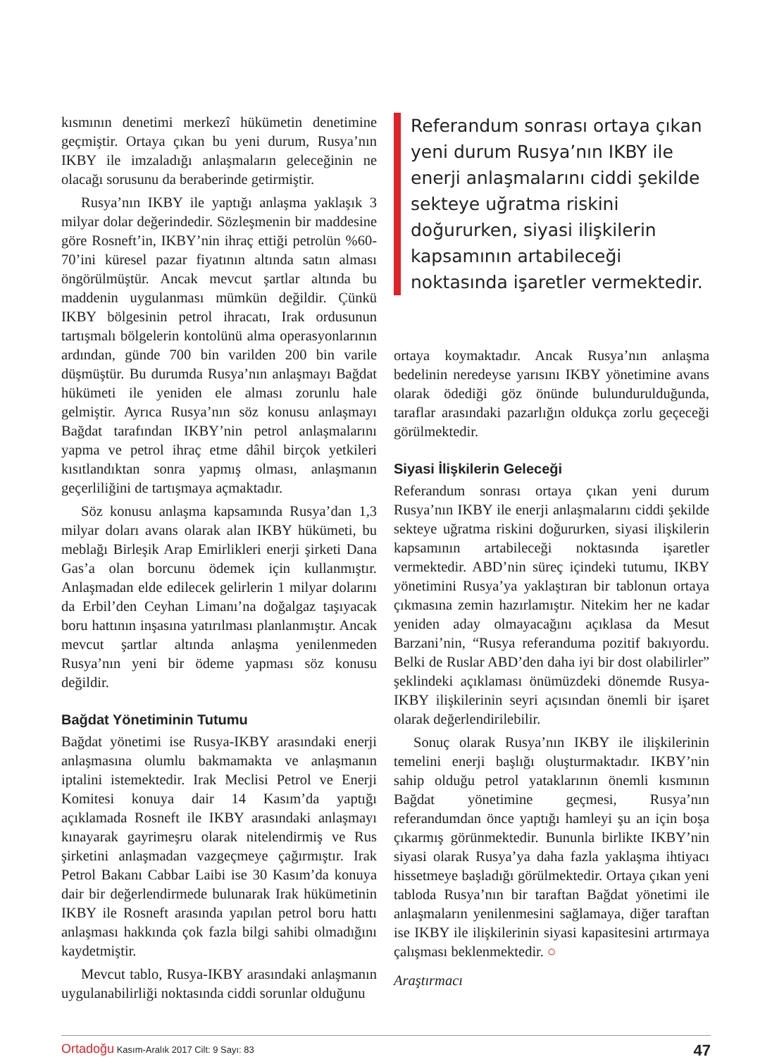kısmının denetimi merkezî hükümetin denetimine geçmiştir. Ortaya çıkan bu yeni durum, Rusya’nın IKBY ile imzaladığı anlaşmaların geleceğinin ne olacağı sorusunu da beraberinde getirmiştir.
Rusya’nın IKBY ile yaptığı anlaşma yaklaşık 3 milyar dolar değerindedir. Sözleşmenin bir maddesine göre Rosneft’in, IKBY’nin ihraç ettiği petrolün %60-70’ini küresel pazar fiyatının altında satın alması öngörülmüştür. Ancak mevcut şartlar altında bu maddenin uygulanması mümkün değildir. Çünkü IKBY bölgesinin petrol ihracatı, Irak ordusunun tartışmalı bölgelerin kontolünü alma operasyonlarının ardından, günde 700 bin varilden 200 bin varile düşmüştür. Bu durumda Rusya’nın anlaşmayı Bağdat hükümeti ile yeniden ele alması zorunlu hale gelmiştir. Ayrıca Rusya’nın söz konusu anlaşmayı Bağdat tarafından IKBY’nin petrol anlaşmalarını yapma ve petrol ihraç etme dâhil birçok yetkileri kısıtlandıktan sonra yapmış olması, anlaşmanın geçerliliğini de tartışmaya açmaktadır.
Söz konusu anlaşma kapsamında Rusya’dan 1,3 milyar doları avans olarak alan IKBY hükümeti, bu meblağı Birleşik Arap Emirlikleri enerji şirketi Dana Gas’a olan borcunu ödemek için kullanmıştır. Anlaşmadan elde edilecek gelirlerin 1 milyar dolarını da Erbil’den Ceyhan Limanı’na doğalgaz taşıyacak boru hattının inşasına yatırılması planlanmıştır. Ancak mevcut şartlar altında anlaşma yenilenmeden Rusya’nın yeni bir ödeme yapması söz konusu değildir.
Bağdat Yönetiminin Tutumu
Bağdat yönetimi ise Rusya-IKBY arasındaki enerji anlaşmasına olumlu bakmamakta ve anlaşmanın iptalini istemektedir. Irak Meclisi Petrol ve Enerji Komitesi konuya dair 14 Kasım’da yaptığı açıklamada Rosneft ile IKBY arasındaki anlaşmayı kınayarak gayrimeşru olarak nitelendirmiş ve Rus şirketini anlaşmadan vazgeçmeye çağırmıştır. Irak Petrol Bakanı Cabbar Laibi ise 30 Kasım’da konuya dair bir değerlendirmede bulunarak Irak hükümetinin IKBY ile Rosneft arasında yapılan petrol boru hattı anlaşması hakkında çok fazla bilgi sahibi olmadığını kaydetmiştir.
Mevcut tablo, Rusya-IKBY arasındaki anlaşmanın uygulanabilirliği noktasında ciddi sorunlar olduğunu
Referandum sonrası ortaya çıkan yeni durum Rusya’nın IKBY ile enerji anlaşmalarını ciddi şekilde sekteye uğratma riskini doğururken, siyasi ilişkilerin kapsamının artabileceği noktasında işaretler vermektedir.
ortaya koymaktadır. Ancak Rusya’nın anlaşma bedelinin neredeyse yarısını IKBY yönetimine avans olarak ödediği göz önünde bulundurulduğunda, taraflar arasındaki pazarlığın oldukça zorlu geçeceği görülmektedir.
Siyasi İlişkilerin Geleceği
Referandum sonrası ortaya çıkan yeni durum Rusya’nın IKBY ile enerji anlaşmalarını ciddi şekilde sekteye uğratma riskini doğururken, siyasi ilişkilerin kapsamının artabileceği noktasında işaretler vermektedir. ABD’nin süreç içindeki tutumu, IKBY yönetimini Rusya’ya yaklaştıran bir tablonun ortaya çıkmasına zemin hazırlamıştır. Nitekim her ne kadar yeniden aday olmayacağını açıklasa da Mesut Barzani’nin, “Rusya referanduma pozitif bakıyordu. Belki de Ruslar ABD’den daha iyi bir dost olabilirler” şeklindeki açıklaması önümüzdeki dönemde Rusya-IKBY ilişkilerinin seyri açısından önemli bir işaret olarak değerlendirilebilir.
Sonuç olarak Rusya’nın IKBY ile ilişkilerinin temelini enerji başlığı oluşturmaktadır. IKBY’nin sahip olduğu petrol yataklarının önemli kısmının Bağdat yönetimine geçmesi, Rusya’nın referandumdan önce yaptığı hamleyi şu an için boşa çıkarmış görünmektedir. Bununla birlikte IKBY’nin siyasi olarak Rusya’ya daha fazla yaklaşma ihtiyacı hissetmeye başladığı görülmektedir. Ortaya çıkan yeni tabloda Rusya’nın bir taraftan Bağdat yönetimi ile anlaşmaların yenilenmesini sağlamaya, diğer taraftan ise IKBY ile ilişkilerinin siyasi kapasitesini artırmaya çalışması beklenmektedir. ○
Araştırmacı
Ortadoğu Kasım-Aralık 2017 Cilt: 9 Sayı: 83 47